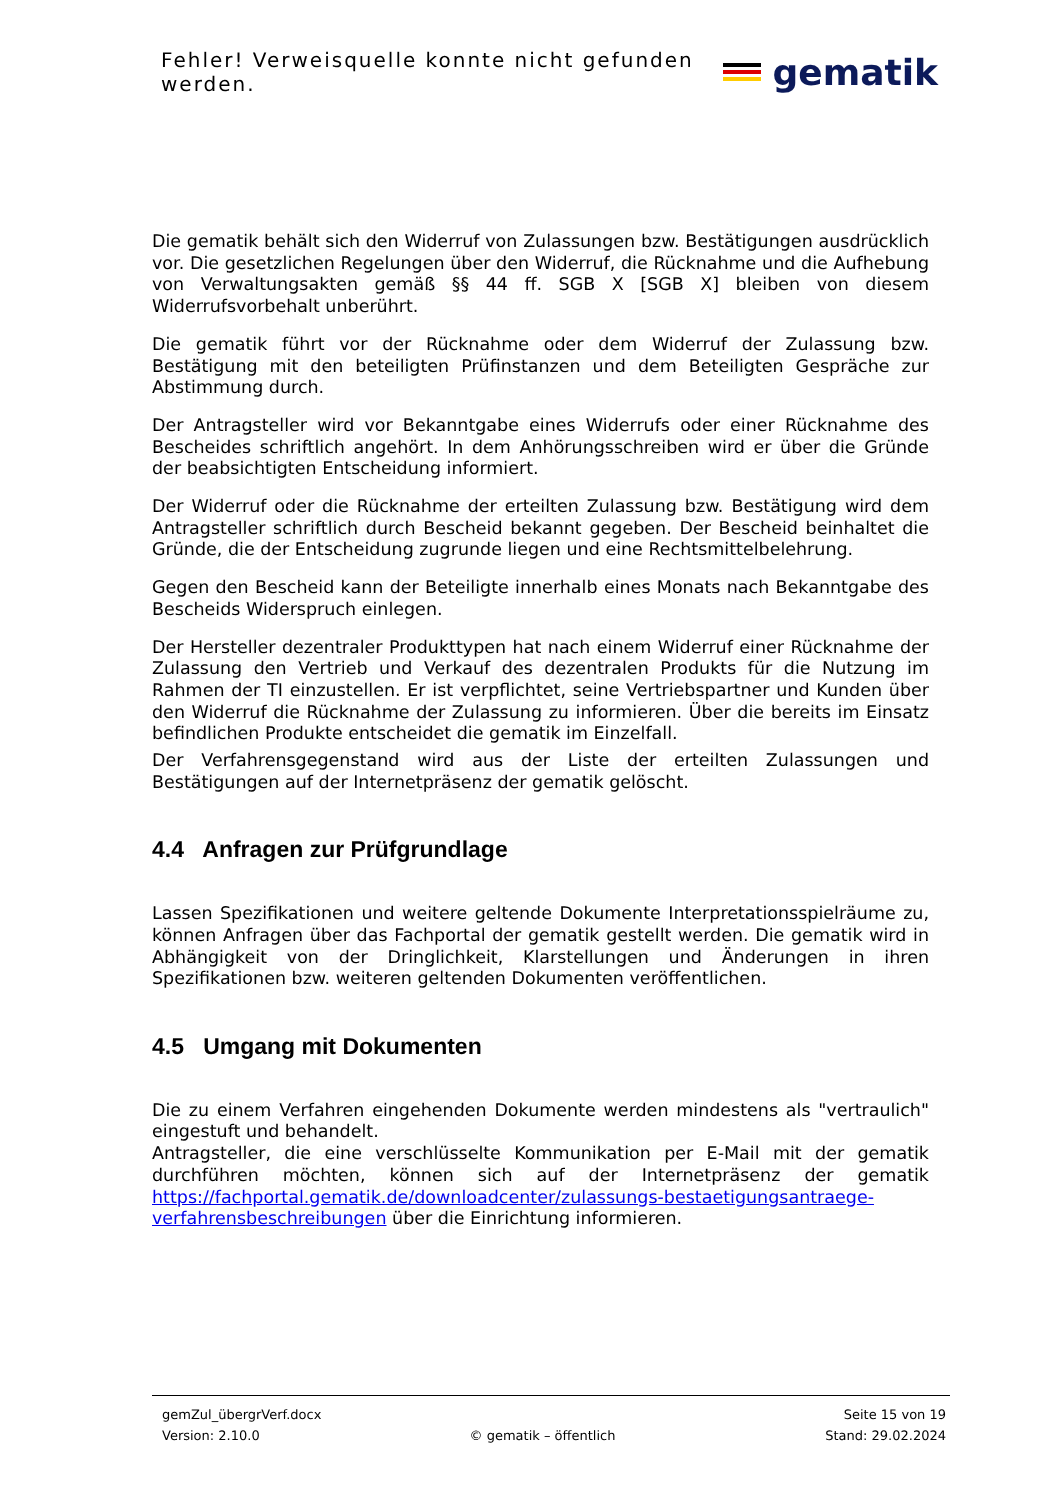Fehler! Verweisquelle konnte nicht gefunden werden.
gematik
Die gematik behält sich den Widerruf von Zulassungen bzw. Bestätigungen ausdrücklich vor. Die gesetzlichen Regelungen über den Widerruf, die Rücknahme und die Aufhebung von Verwaltungsakten gemäß §§ 44 ff. SGB X [SGB X] bleiben von diesem Widerrufsvorbehalt unberührt.
Die gematik führt vor der Rücknahme oder dem Widerruf der Zulassung bzw. Bestätigung mit den beteiligten Prüfinstanzen und dem Beteiligten Gespräche zur Abstimmung durch.
Der Antragsteller wird vor Bekanntgabe eines Widerrufs oder einer Rücknahme des Bescheides schriftlich angehört. In dem Anhörungsschreiben wird er über die Gründe der beabsichtigten Entscheidung informiert.
Der Widerruf oder die Rücknahme der erteilten Zulassung bzw. Bestätigung wird dem Antragsteller schriftlich durch Bescheid bekannt gegeben. Der Bescheid beinhaltet die Gründe, die der Entscheidung zugrunde liegen und eine Rechtsmittelbelehrung.
Gegen den Bescheid kann der Beteiligte innerhalb eines Monats nach Bekanntgabe des Bescheids Widerspruch einlegen.
Der Hersteller dezentraler Produkttypen hat nach einem Widerruf einer Rücknahme der Zulassung den Vertrieb und Verkauf des dezentralen Produkts für die Nutzung im Rahmen der TI einzustellen. Er ist verpflichtet, seine Vertriebspartner und Kunden über den Widerruf die Rücknahme der Zulassung zu informieren. Über die bereits im Einsatz befindlichen Produkte entscheidet die gematik im Einzelfall.
Der Verfahrensgegenstand wird aus der Liste der erteilten Zulassungen und Bestätigungen auf der Internetpräsenz der gematik gelöscht.
4.4 Anfragen zur Prüfgrundlage
Lassen Spezifikationen und weitere geltende Dokumente Interpretationsspielräume zu, können Anfragen über das Fachportal der gematik gestellt werden. Die gematik wird in Abhängigkeit von der Dringlichkeit, Klarstellungen und Änderungen in ihren Spezifikationen bzw. weiteren geltenden Dokumenten veröffentlichen.
4.5 Umgang mit Dokumenten
Die zu einem Verfahren eingehenden Dokumente werden mindestens als "vertraulich" eingestuft und behandelt.
Antragsteller, die eine verschlüsselte Kommunikation per E-Mail mit der gematik durchführen möchten, können sich auf der Internetpräsenz der gematik https://fachportal.gematik.de/downloadcenter/zulassungs-bestaetigungsantraege-verfahrensbeschreibungen über die Einrichtung informieren.
gemZul_übergrVerf.docx Seite 15 von 19
Version: 2.10.0 © gematik – öffentlich Stand: 29.02.2024